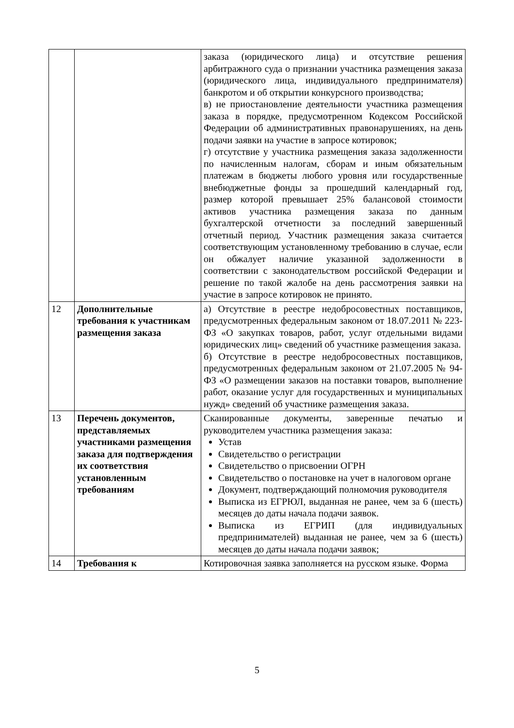| | | заказа (юридического лица) и отсутствие решения арбитражного суда о признании участника размещения заказа (юридического лица, индивидуального предпринимателя) банкротом и об открытии конкурсного производства; в) не приостановление деятельности участника размещения заказа в порядке, предусмотренном Кодексом Российской Федерации об административных правонарушениях, на день подачи заявки на участие в запросе котировок; г) отсутствие у участника размещения заказа задолженности по начисленным налогам, сборам и иным обязательным платежам в бюджеты любого уровня или государственные внебюджетные фонды за прошедший календарный год, размер которой превышает 25% балансовой стоимости активов участника размещения заказа по данным бухгалтерской отчетности за последний завершенный отчетный период. Участник размещения заказа считается соответствующим установленному требованию в случае, если он обжалует наличие указанной задолженности в соответствии с законодательством российской Федерации и решение по такой жалобе на день рассмотрения заявки на участие в запросе котировок не принято. |
| 12 | Дополнительные требования к участникам размещения заказа | а) Отсутствие в реестре недобросовестных поставщиков, предусмотренных федеральным законом от 18.07.2011 № 223-ФЗ «О закупках товаров, работ, услуг отдельными видами юридических лиц» сведений об участнике размещения заказа. б) Отсутствие в реестре недобросовестных поставщиков, предусмотренных федеральным законом от 21.07.2005 № 94-ФЗ «О размещении заказов на поставки товаров, выполнение работ, оказание услуг для государственных и муниципальных нужд» сведений об участнике размещения заказа. |
| 13 | Перечень документов, представляемых участниками размещения заказа для подтверждения их соответствия установленным требованиям | Сканированные документы, заверенные печатью и руководителем участника размещения заказа: Устав Свидетельство о регистрации Свидетельство о присвоении ОГРН Свидетельство о постановке на учет в налоговом органе Документ, подтверждающий полномочия руководителя Выписка из ЕГРЮЛ, выданная не ранее, чем за 6 (шесть) месяцев до даты начала подачи заявок. Выписка из ЕГРИП (для индивидуальных предпринимателей) выданная не ранее, чем за 6 (шесть) месяцев до даты начала подачи заявок; |
| 14 | Требования к | Котировочная заявка заполняется на русском языке. Форма |
5